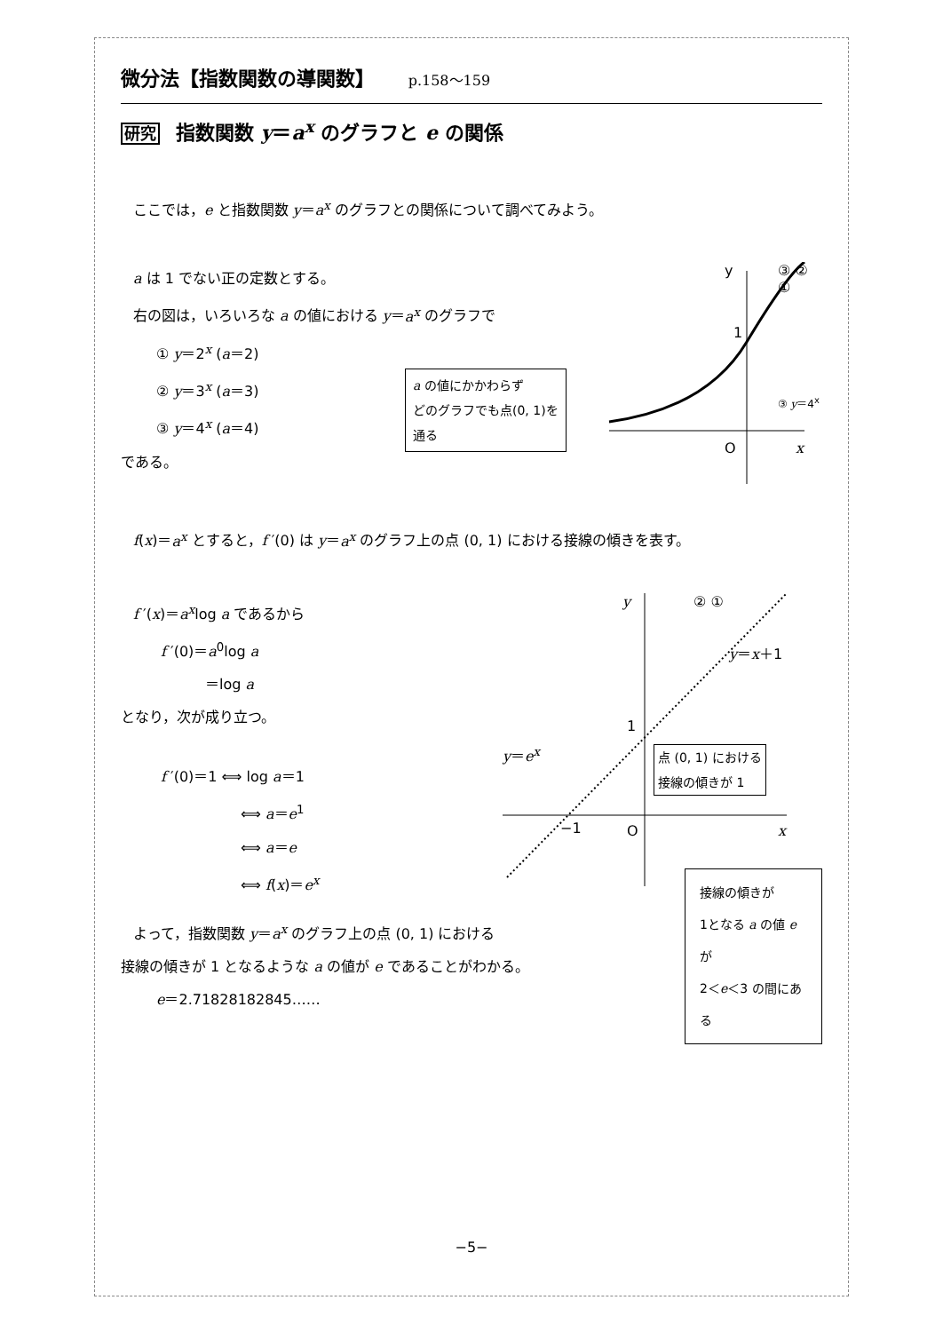微分法【指数関数の導関数】 p.158～159
研究 指数関数 y＝a<sup>x</sup> のグラフと e の関係
ここでは，e と指数関数 y＝a<sup>x</sup> のグラフとの関係について調べてみよう。
a は 1 でない正の定数とする。
右の図は，いろいろな a の値における y＝a<sup>x</sup> のグラフで
① y＝2<sup>x</sup> (a＝2)
② y＝3<sup>x</sup> (a＝3)
③ y＝4<sup>x</sup> (a＝4)
である。
y ③ ② ①
1
O x
③ y＝4<sup>x</sup>
a の値にかかわらず
どのグラフでも点(0, 1)を
通る
f(x)＝a<sup>x</sup> とすると，f ′(0) は y＝a<sup>x</sup> のグラフ上の点 (0, 1) における接線の傾きを表す。
f ′(x)＝a<sup>x</sup>log a であるから
f ′(0)＝a<sup>0</sup>log a
＝log a
となり，次が成り立つ。
f ′(0)＝1 ⟺ log a＝1
⟺ a＝e<sup>1</sup>
⟺ a＝e
⟺ f(x)＝e<sup>x</sup>
y ② ①
y＝x＋1
1
y＝e<sup>x</sup>
点 (0, 1) における
接線の傾きが 1
−1 O x
接線の傾きが
1となる a の値 e が
2＜e＜3 の間にある
よって，指数関数 y＝a<sup>x</sup> のグラフ上の点 (0, 1) における
接線の傾きが 1 となるような a の値が e であることがわかる。
e＝2.71828182845……
−5−